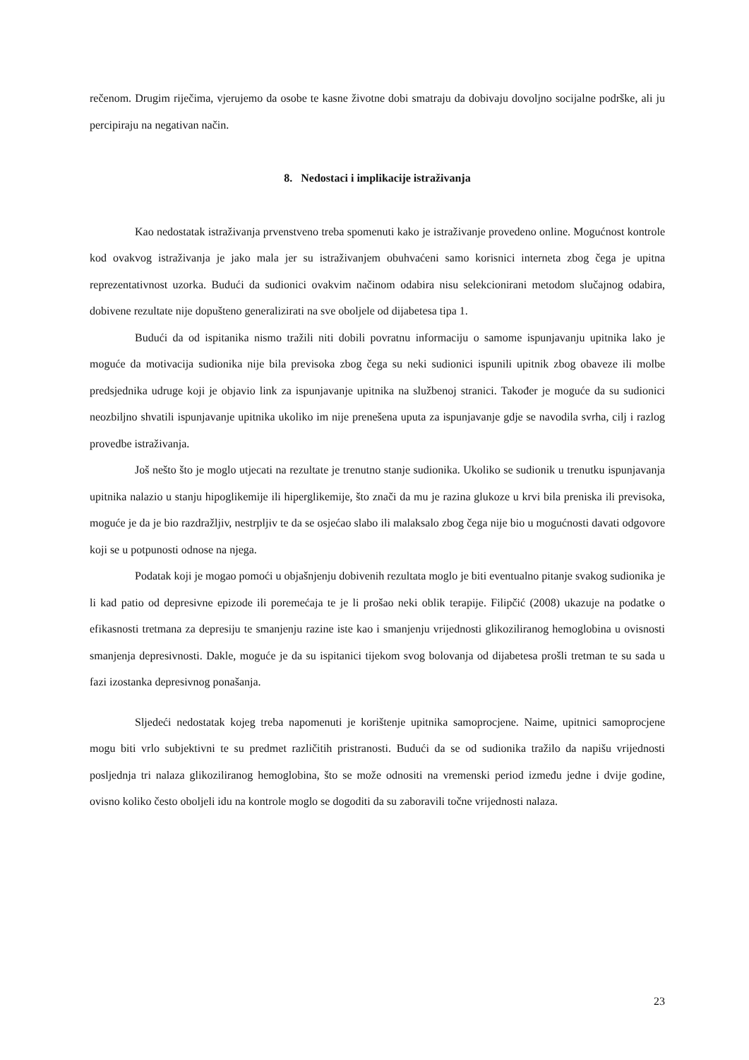rečenom. Drugim riječima, vjerujemo da osobe te kasne životne dobi smatraju da dobivaju dovoljno socijalne podrške, ali ju percipiraju na negativan način.
8. Nedostaci i implikacije istraživanja
Kao nedostatak istraživanja prvenstveno treba spomenuti kako je istraživanje provedeno online. Mogućnost kontrole kod ovakvog istraživanja je jako mala jer su istraživanjem obuhvaćeni samo korisnici interneta zbog čega je upitna reprezentativnost uzorka. Budući da sudionici ovakvim načinom odabira nisu selekcionirani metodom slučajnog odabira, dobivene rezultate nije dopušteno generalizirati na sve oboljele od dijabetesa tipa 1.
Budući da od ispitanika nismo tražili niti dobili povratnu informaciju o samome ispunjavanju upitnika lako je moguće da motivacija sudionika nije bila previsoka zbog čega su neki sudionici ispunili upitnik zbog obaveze ili molbe predsjednika udruge koji je objavio link za ispunjavanje upitnika na službenoj stranici. Također je moguće da su sudionici neozbiljno shvatili ispunjavanje upitnika ukoliko im nije prenešena uputa za ispunjavanje gdje se navodila svrha, cilj i razlog provedbe istraživanja.
Još nešto što je moglo utjecati na rezultate je trenutno stanje sudionika. Ukoliko se sudionik u trenutku ispunjavanja upitnika nalazio u stanju hipoglikemije ili hiperglikemije, što znači da mu je razina glukoze u krvi bila preniska ili previsoka, moguće je da je bio razdražljiv, nestrpljiv te da se osjećao slabo ili malaksalo zbog čega nije bio u mogućnosti davati odgovore koji se u potpunosti odnose na njega.
Podatak koji je mogao pomoći u objašnjenju dobivenih rezultata moglo je biti eventualno pitanje svakog sudionika je li kad patio od depresivne epizode ili poremećaja te je li prošao neki oblik terapije. Filipčić (2008) ukazuje na podatke o efikasnosti tretmana za depresiju te smanjenju razine iste kao i smanjenju vrijednosti glikoziliranog hemoglobina u ovisnosti smanjenja depresivnosti. Dakle, moguće je da su ispitanici tijekom svog bolovanja od dijabetesa prošli tretman te su sada u fazi izostanka depresivnog ponašanja.
Sljedeći nedostatak kojeg treba napomenuti je korištenje upitnika samoprocjene. Naime, upitnici samoprocjene mogu biti vrlo subjektivni te su predmet različitih pristranosti. Budući da se od sudionika tražilo da napišu vrijednosti posljednja tri nalaza glikoziliranog hemoglobina, što se može odnositi na vremenski period između jedne i dvije godine, ovisno koliko često oboljeli idu na kontrole moglo se dogoditi da su zaboravili točne vrijednosti nalaza.
23